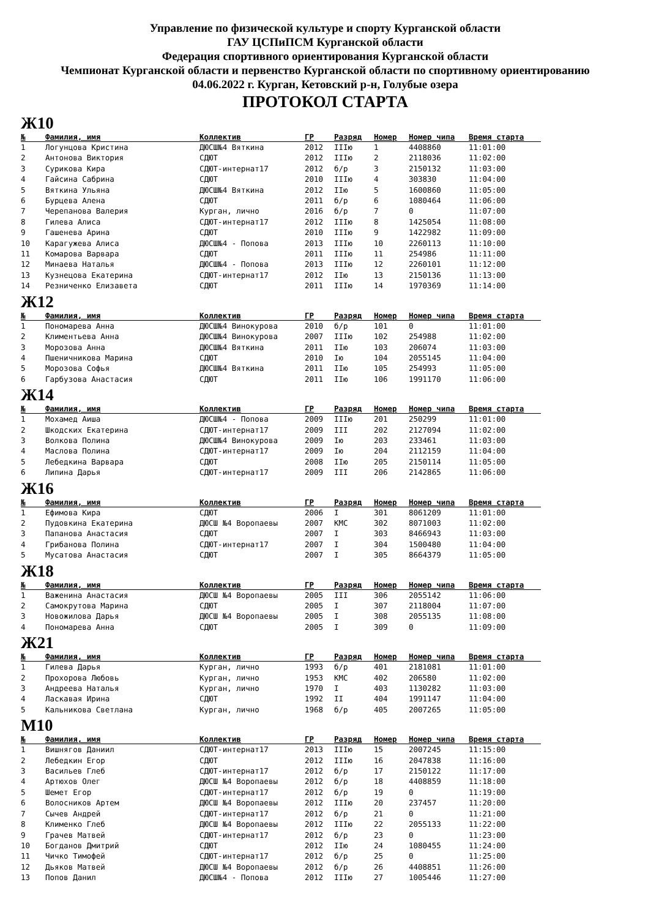Управление по физической культуре и спорту Курганской области
ГАУ ЦСПиПСМ Курганской области
Федерация спортивного ориентирования Курганской области
Чемпионат Курганской области и первенство Курганской области по спортивному ориентированию
04.06.2022 г. Курган, Кетовский р-н, Голубые озера
ПРОТОКОЛ СТАРТА
Ж10
| № | Фамилия, имя | Коллектив | ГР | Разряд | Номер | Номер чипа | Время старта |
| --- | --- | --- | --- | --- | --- | --- | --- |
| 1 | Логунцова Кристина | ДЮСШ№4 Вяткина | 2012 | IIIю | 1 | 4408860 | 11:01:00 |
| 2 | Антонова Виктория | СДЮТ | 2012 | IIIю | 2 | 2118036 | 11:02:00 |
| 3 | Сурикова Кира | СДЮТ-интернат17 | 2012 | б/р | 3 | 2150132 | 11:03:00 |
| 4 | Гайсина Сабрина | СДЮТ | 2010 | IIIю | 4 | 303830 | 11:04:00 |
| 5 | Вяткина Ульяна | ДЮСШ№4 Вяткина | 2012 | IIю | 5 | 1600860 | 11:05:00 |
| 6 | Бурцева Алена | СДЮТ | 2011 | б/р | 6 | 1080464 | 11:06:00 |
| 7 | Черепанова Валерия | Курган, лично | 2016 | б/р | 7 | 0 | 11:07:00 |
| 8 | Гилева Алиса | СДЮТ-интернат17 | 2012 | IIIю | 8 | 1425054 | 11:08:00 |
| 9 | Гашенева Арина | СДЮТ | 2010 | IIIю | 9 | 1422982 | 11:09:00 |
| 10 | Карагужева Алиса | ДЮСШ№4 - Попова | 2013 | IIIю | 10 | 2260113 | 11:10:00 |
| 11 | Комарова Варвара | СДЮТ | 2011 | IIIю | 11 | 254986 | 11:11:00 |
| 12 | Минаева Наталья | ДЮСШ№4 - Попова | 2013 | IIIю | 12 | 2260101 | 11:12:00 |
| 13 | Кузнецова Екатерина | СДЮТ-интернат17 | 2012 | IIю | 13 | 2150136 | 11:13:00 |
| 14 | Резниченко Елизавета | СДЮТ | 2011 | IIIю | 14 | 1970369 | 11:14:00 |
Ж12
| № | Фамилия, имя | Коллектив | ГР | Разряд | Номер | Номер чипа | Время старта |
| --- | --- | --- | --- | --- | --- | --- | --- |
| 1 | Пономарева Анна | ДЮСШ№4 Винокурова | 2010 | б/р | 101 | 0 | 11:01:00 |
| 2 | Климентьева Анна | ДЮСШ№4 Винокурова | 2007 | IIIю | 102 | 254988 | 11:02:00 |
| 3 | Морозова Анна | ДЮСШ№4 Вяткина | 2011 | IIю | 103 | 206074 | 11:03:00 |
| 4 | Пшеничникова Марина | СДЮТ | 2010 | Iю | 104 | 2055145 | 11:04:00 |
| 5 | Морозова Софья | ДЮСШ№4 Вяткина | 2011 | IIю | 105 | 254993 | 11:05:00 |
| 6 | Гарбузова Анастасия | СДЮТ | 2011 | IIю | 106 | 1991170 | 11:06:00 |
Ж14
| № | Фамилия, имя | Коллектив | ГР | Разряд | Номер | Номер чипа | Время старта |
| --- | --- | --- | --- | --- | --- | --- | --- |
| 1 | Мохамед Аиша | ДЮСШ№4 - Попова | 2009 | IIIю | 201 | 250299 | 11:01:00 |
| 2 | Шкодских Екатерина | СДЮТ-интернат17 | 2009 | III | 202 | 2127094 | 11:02:00 |
| 3 | Волкова Полина | ДЮСШ№4 Винокурова | 2009 | Iю | 203 | 233461 | 11:03:00 |
| 4 | Маслова Полина | СДЮТ-интернат17 | 2009 | Iю | 204 | 2112159 | 11:04:00 |
| 5 | Лебедкина Варвара | СДЮТ | 2008 | IIю | 205 | 2150114 | 11:05:00 |
| 6 | Липина Дарья | СДЮТ-интернат17 | 2009 | III | 206 | 2142865 | 11:06:00 |
Ж16
| № | Фамилия, имя | Коллектив | ГР | Разряд | Номер | Номер чипа | Время старта |
| --- | --- | --- | --- | --- | --- | --- | --- |
| 1 | Ефимова Кира | СДЮТ | 2006 | I | 301 | 8061209 | 11:01:00 |
| 2 | Пудовкина Екатерина | ДЮСШ №4 Воропаевы | 2007 | КМС | 302 | 8071003 | 11:02:00 |
| 3 | Папанова Анастасия | СДЮТ | 2007 | I | 303 | 8466943 | 11:03:00 |
| 4 | Грибанова Полина | СДЮТ-интернат17 | 2007 | I | 304 | 1500480 | 11:04:00 |
| 5 | Мусатова Анастасия | СДЮТ | 2007 | I | 305 | 8664379 | 11:05:00 |
Ж18
| № | Фамилия, имя | Коллектив | ГР | Разряд | Номер | Номер чипа | Время старта |
| --- | --- | --- | --- | --- | --- | --- | --- |
| 1 | Важенина Анастасия | ДЮСШ №4 Воропаевы | 2005 | III | 306 | 2055142 | 11:06:00 |
| 2 | Самокрутова Марина | СДЮТ | 2005 | I | 307 | 2118004 | 11:07:00 |
| 3 | Новожилова Дарья | ДЮСШ №4 Воропаевы | 2005 | I | 308 | 2055135 | 11:08:00 |
| 4 | Пономарева Анна | СДЮТ | 2005 | I | 309 | 0 | 11:09:00 |
Ж21
| № | Фамилия, имя | Коллектив | ГР | Разряд | Номер | Номер чипа | Время старта |
| --- | --- | --- | --- | --- | --- | --- | --- |
| 1 | Гилева Дарья | Курган, лично | 1993 | б/р | 401 | 2181081 | 11:01:00 |
| 2 | Прохорова Любовь | Курган, лично | 1953 | КМС | 402 | 206580 | 11:02:00 |
| 3 | Андреева Наталья | Курган, лично | 1970 | I | 403 | 1130282 | 11:03:00 |
| 4 | Ласкавая Ирина | СДЮТ | 1992 | II | 404 | 1991147 | 11:04:00 |
| 5 | Кальникова Светлана | Курган, лично | 1968 | б/р | 405 | 2007265 | 11:05:00 |
М10
| № | Фамилия, имя | Коллектив | ГР | Разряд | Номер | Номер чипа | Время старта |
| --- | --- | --- | --- | --- | --- | --- | --- |
| 1 | Вишнягов Даниил | СДЮТ-интернат17 | 2013 | IIIю | 15 | 2007245 | 11:15:00 |
| 2 | Лебедкин Егор | СДЮТ | 2012 | IIIю | 16 | 2047838 | 11:16:00 |
| 3 | Васильев Глеб | СДЮТ-интернат17 | 2012 | б/р | 17 | 2150122 | 11:17:00 |
| 4 | Артюхов Олег | ДЮСШ №4 Воропаевы | 2012 | б/р | 18 | 4408859 | 11:18:00 |
| 5 | Шемет Егор | СДЮТ-интернат17 | 2012 | б/р | 19 | 0 | 11:19:00 |
| 6 | Волосников Артем | ДЮСШ №4 Воропаевы | 2012 | IIIю | 20 | 237457 | 11:20:00 |
| 7 | Сычев Андрей | СДЮТ-интернат17 | 2012 | б/р | 21 | 0 | 11:21:00 |
| 8 | Клименко Глеб | ДЮСШ №4 Воропаевы | 2012 | IIIю | 22 | 2055133 | 11:22:00 |
| 9 | Грачев Матвей | СДЮТ-интернат17 | 2012 | б/р | 23 | 0 | 11:23:00 |
| 10 | Богданов Дмитрий | СДЮТ | 2012 | IIю | 24 | 1080455 | 11:24:00 |
| 11 | Чичко Тимофей | СДЮТ-интернат17 | 2012 | б/р | 25 | 0 | 11:25:00 |
| 12 | Дьяков Матвей | ДЮСШ №4 Воропаевы | 2012 | б/р | 26 | 4408851 | 11:26:00 |
| 13 | Попов Данил | ДЮСШ№4 - Попова | 2012 | IIIю | 27 | 1005446 | 11:27:00 |